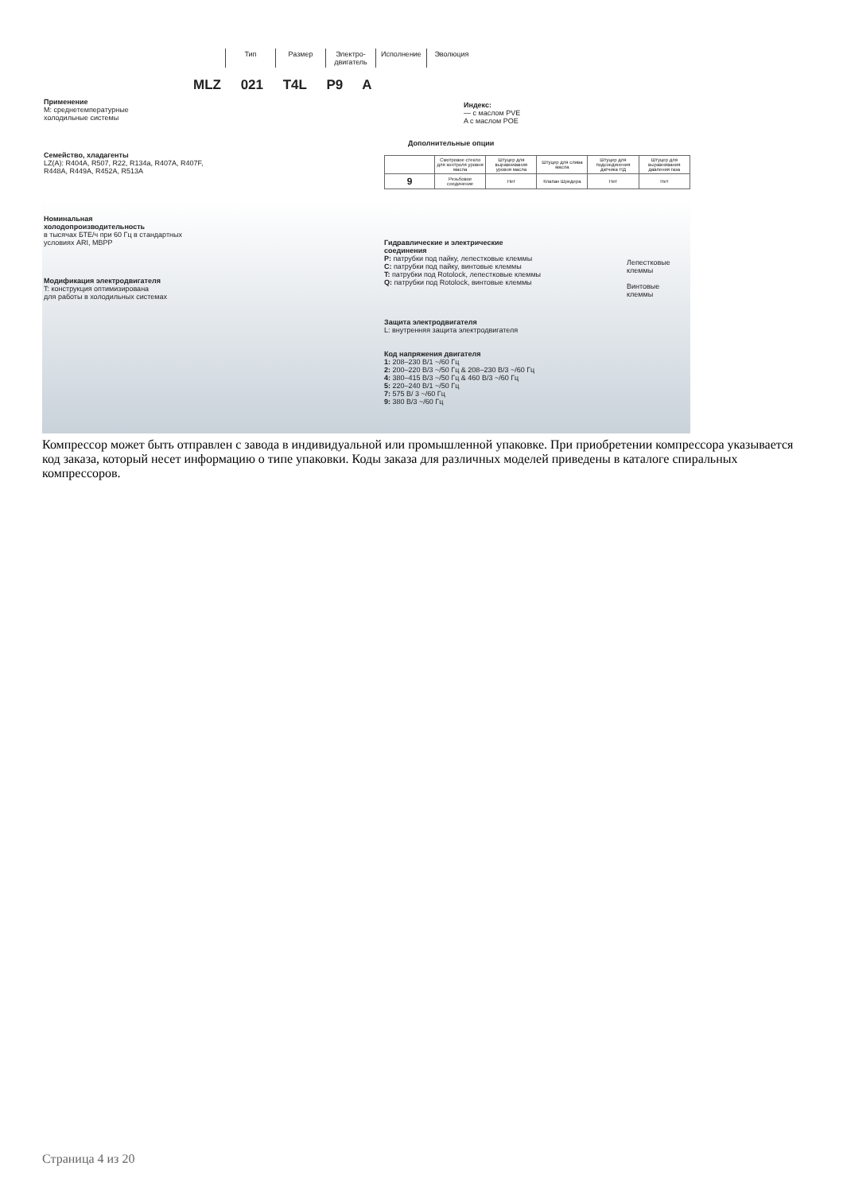Тип Размер Электро-
двигатель
Исполнение Эволюция
MLZ 021 T4L P9 A
Применение
M: среднетемпературные
холодильные системы
Семейство, хладагенты
LZ(A): R404A, R507, R22, R134a, R407A, R407F,
R448A, R449A, R452A, R513A
Номинальная
холодопроизводительность
в тысячах БТЕ/ч при 60 Гц в стандартных
условиях ARI, MBPP
Модификация электродвигателя
T: конструкция оптимизирована
для работы в холодильных системах
Индекс:
— с маслом PVE
A с маслом POE
Дополнительные опции
| | Смотровое стекло для контроля уровня масла | Штуцер для выравнивания уровня масла | Штуцер для слива масла | Штуцер для подсоединения датчика НД | Штуцер для выравнивания давления газа |
| 9 | Резьбовое соединение | Нет | Клапан Шредера | Нет | Нет |
Гидравлические и электрические
соединения
P: патрубки под пайку, лепестковые клеммы
C: патрубки под пайку, винтовые клеммы
T: патрубки под Rotolock, лепестковые клеммы
Q: патрубки под Rotolock, винтовые клеммы
Лепестковые
клеммы
Винтовые
клеммы
Защита электродвигателя
L: внутренняя защита электродвигателя
Код напряжения двигателя
1: 208–230 В/1 ~/60 Гц
2: 200–220 В/3 ~/50 Гц & 208–230 В/3 ~/60 Гц
4: 380–415 В/3 ~/50 Гц & 460 В/3 ~/60 Гц
5: 220–240 В/1 ~/50 Гц
7: 575 В/ 3 ~/60 Гц
9: 380 В/3 ~/60 Гц
Компрессор может быть отправлен с завода в индивидуальной или промышленной упаковке. При приобретении компрессора указывается код заказа, который несет информацию о типе упаковки. Коды заказа для различных моделей приведены в каталоге спиральных компрессоров.
Страница 4 из 20